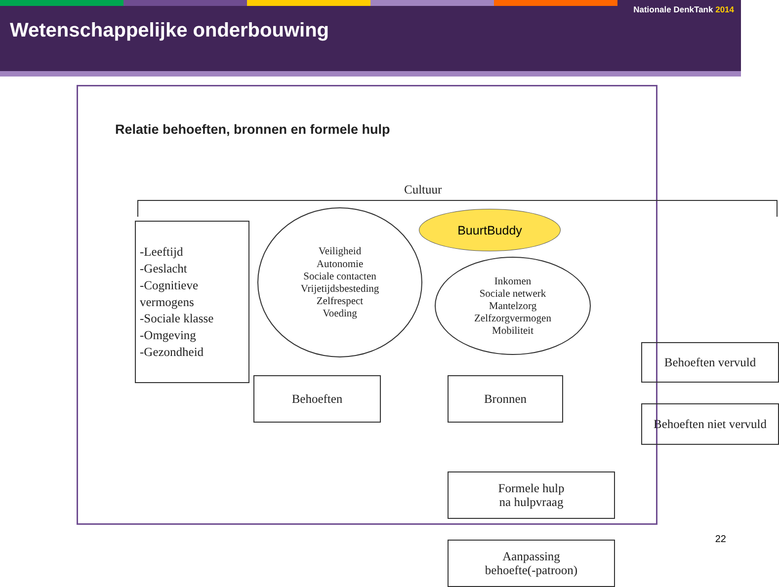Nationale DenkTank 2014
Wetenschappelijke onderbouwing
Relatie behoeften, bronnen en formele hulp
Cultuur
-Leeftijd
-Geslacht
-Cognitieve vermogens
-Sociale klasse
-Omgeving
-Gezondheid
Veiligheid
Autonomie
Sociale contacten
Vrijetijdsbesteding
Zelfrespect
Voeding
BuurtBuddy
Inkomen
Sociale netwerk
Mantelzorg
Zelfzorgvermogen
Mobiliteit
Behoeften Bronnen
Behoeften vervuld
Behoeften niet vervuld
Formele hulp
na hulpvraag
Aanpassing
behoefte(-patroon)
22